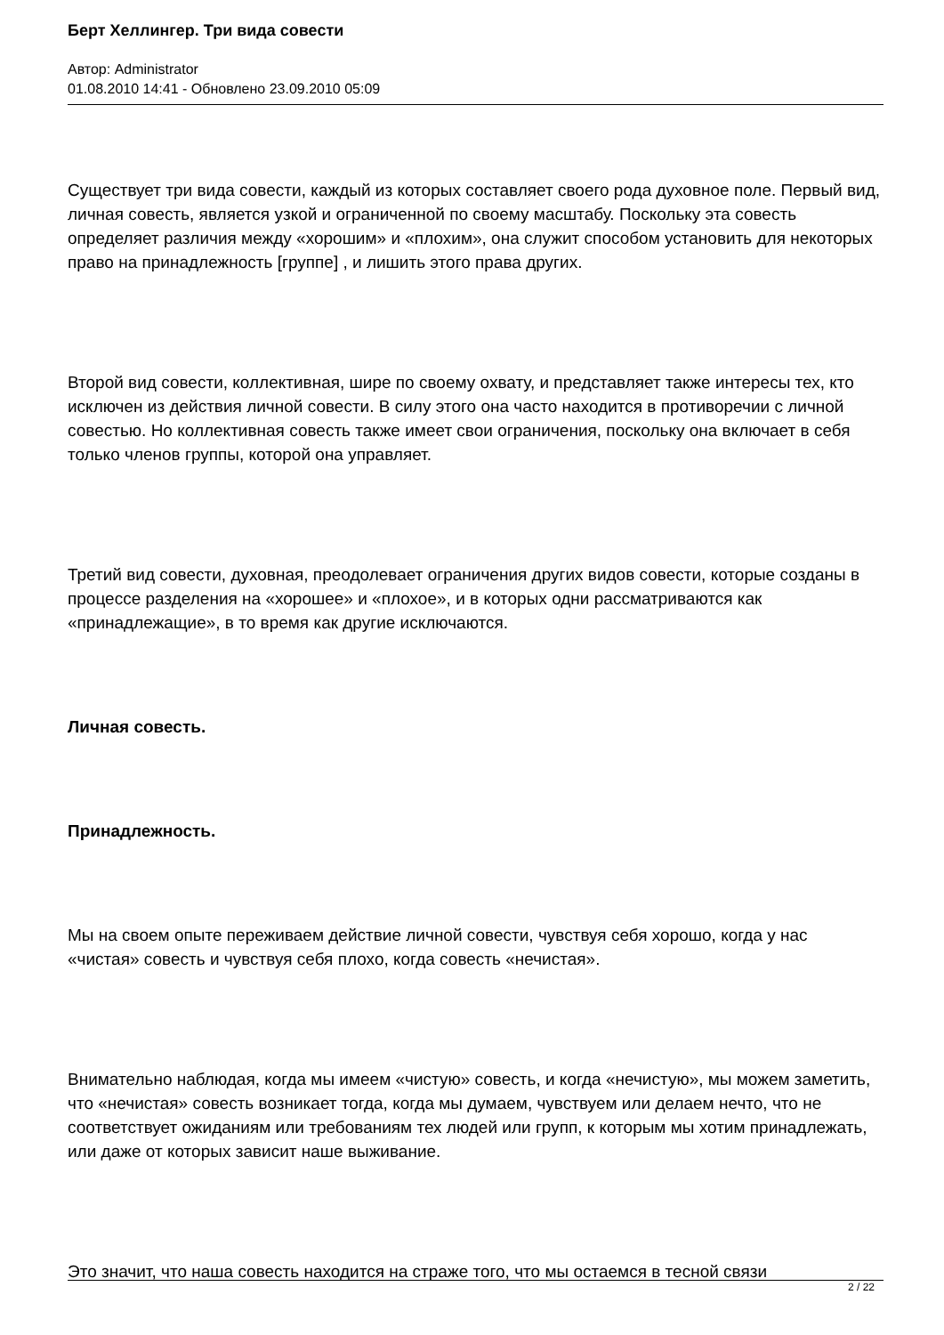Берт Хеллингер. Три вида совести
Автор: Administrator
01.08.2010 14:41 - Обновлено 23.09.2010 05:09
Существует три вида совести, каждый из которых составляет своего рода духовное поле. Первый вид, личная совесть, является узкой и ограниченной по своему масштабу. Поскольку эта совесть определяет различия между «хорошим» и «плохим», она служит способом установить для некоторых право на принадлежность [группе] , и лишить этого права других.
Второй вид совести, коллективная, шире по своему охвату, и представляет также интересы тех, кто исключен из действия личной совести. В силу этого она часто находится в противоречии с личной совестью. Но коллективная совесть также имеет свои ограничения, поскольку она включает в себя только членов группы, которой она управляет.
Третий вид совести, духовная, преодолевает ограничения других видов совести, которые созданы в процессе разделения на «хорошее» и «плохое», и в которых одни рассматриваются как «принадлежащие», в то время как другие исключаются.
Личная совесть.
Принадлежность.
Мы на своем опыте переживаем действие личной совести, чувствуя себя хорошо, когда у нас «чистая» совесть и чувствуя себя плохо, когда совесть «нечистая».
Внимательно наблюдая, когда мы имеем «чистую» совесть, и когда «нечистую», мы можем заметить, что «нечистая» совесть возникает тогда, когда мы думаем, чувствуем или делаем нечто, что не соответствует ожиданиям или требованиям тех людей или групп, к которым мы хотим принадлежать, или даже от которых зависит наше выживание.
Это значит, что наша совесть находится на страже того, что мы остаемся в тесной связи
2 / 22